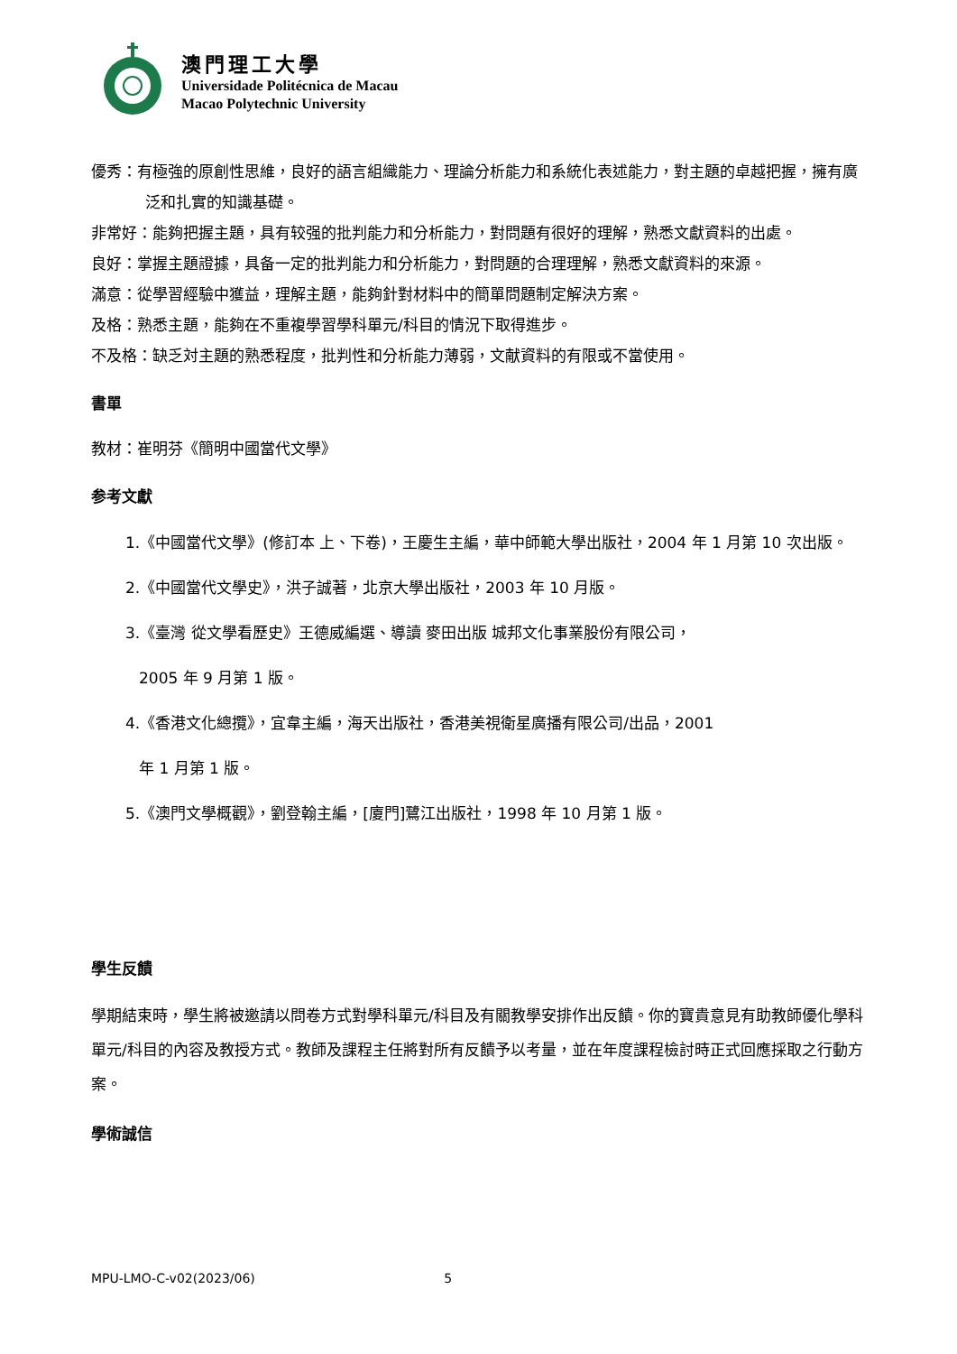澳門理工大學
Universidade Politécnica de Macau
Macao Polytechnic University
優秀：有極強的原創性思維，良好的語言組織能力、理論分析能力和系統化表述能力，對主題的卓越把握，擁有廣泛和扎實的知識基礎。
非常好：能夠把握主題，具有较强的批判能力和分析能力，對問題有很好的理解，熟悉文獻資料的出處。
良好：掌握主題證據，具备一定的批判能力和分析能力，對問題的合理理解，熟悉文獻資料的來源。
滿意：從學習經驗中獲益，理解主題，能夠針對材料中的簡單問題制定解決方案。
及格：熟悉主題，能夠在不重複學習學科單元/科目的情況下取得進步。
不及格：缺乏対主題的熟悉程度，批判性和分析能力薄弱，文献資料的有限或不當使用。
書單
教材：崔明芬《簡明中國當代文學》
参考文獻
1.《中國當代文學》(修訂本 上、下卷)，王慶生主編，華中師範大學出版社，2004 年 1 月第 10 次出版。
2.《中國當代文學史》，洪子誠著，北京大學出版社，2003 年 10 月版。
3.《臺灣 從文學看歷史》王德威編選、導讀 麥田出版 城邦文化事業股份有限公司，
2005 年 9 月第 1 版。
4.《香港文化總攬》，宜韋主編，海天出版社，香港美視衛星廣播有限公司/出品，2001
年 1 月第 1 版。
5.《澳門文學概觀》，劉登翰主編，[廈門]鷺江出版社，1998 年 10 月第 1 版。
學生反饋
學期結束時，學生將被邀請以問卷方式對學科單元/科目及有關教學安排作出反饋。你的寶貴意見有助教師優化學科單元/科目的內容及教授方式。教師及課程主任將對所有反饋予以考量，並在年度課程檢討時正式回應採取之行動方案。
學術誠信
MPU-LMO-C-v02(2023/06) 5